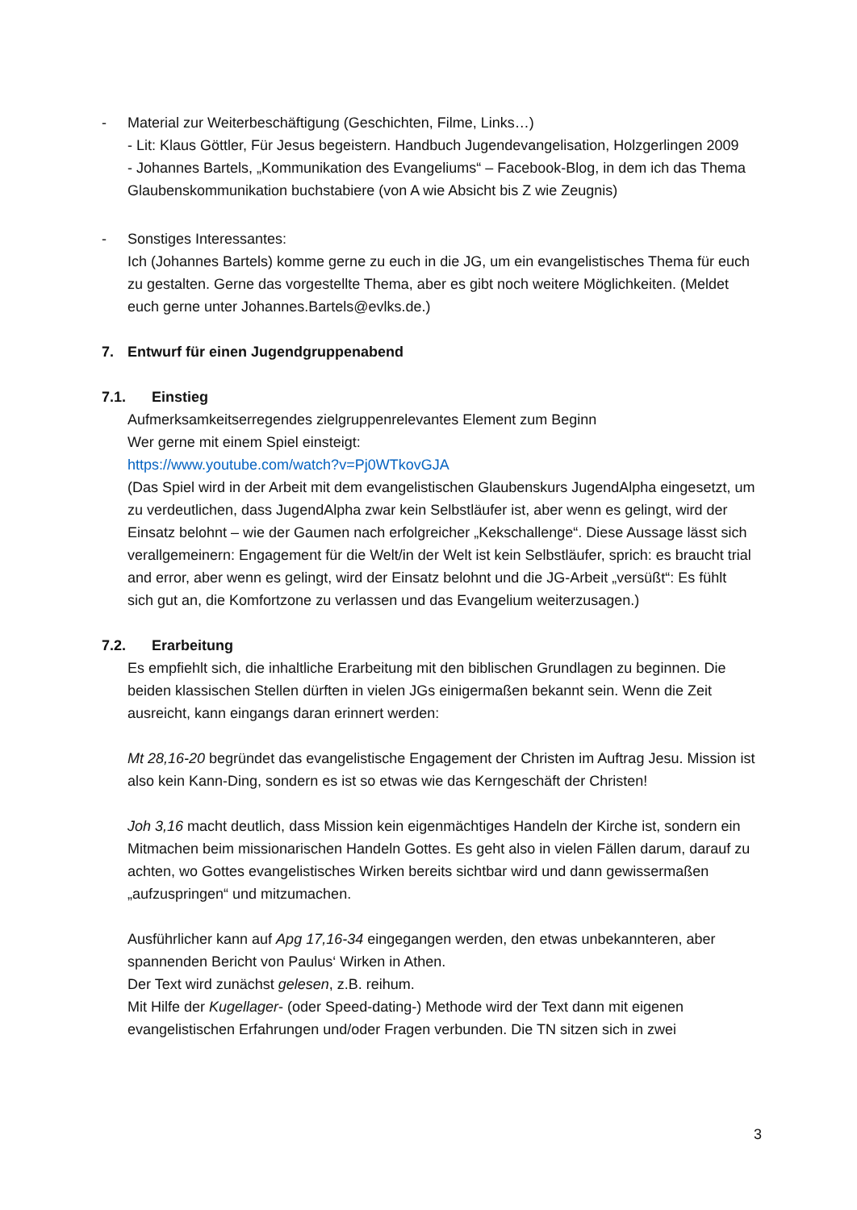- Material zur Weiterbeschäftigung (Geschichten, Filme, Links…)
- Lit: Klaus Göttler, Für Jesus begeistern. Handbuch Jugendevangelisation, Holzgerlingen 2009
- Johannes Bartels, „Kommunikation des Evangeliums“ – Facebook-Blog, in dem ich das Thema Glaubenskommunikation buchstabiere (von A wie Absicht bis Z wie Zeugnis)
- Sonstiges Interessantes:
Ich (Johannes Bartels) komme gerne zu euch in die JG, um ein evangelistisches Thema für euch zu gestalten. Gerne das vorgestellte Thema, aber es gibt noch weitere Möglichkeiten. (Meldet euch gerne unter Johannes.Bartels@evlks.de.)
7. Entwurf für einen Jugendgruppenabend
7.1. Einstieg
Aufmerksamkeitserregendes zielgruppenrelevantes Element zum Beginn
Wer gerne mit einem Spiel einsteigt:
https://www.youtube.com/watch?v=Pj0WTkovGJA
(Das Spiel wird in der Arbeit mit dem evangelistischen Glaubenskurs JugendAlpha eingesetzt, um zu verdeutlichen, dass JugendAlpha zwar kein Selbstläufer ist, aber wenn es gelingt, wird der Einsatz belohnt – wie der Gaumen nach erfolgreicher „Kekschallenge“. Diese Aussage lässt sich verallgemeinern: Engagement für die Welt/in der Welt ist kein Selbstläufer, sprich: es braucht trial and error, aber wenn es gelingt, wird der Einsatz belohnt und die JG-Arbeit „versüßt“: Es fühlt sich gut an, die Komfortzone zu verlassen und das Evangelium weiterzusagen.)
7.2. Erarbeitung
Es empfiehlt sich, die inhaltliche Erarbeitung mit den biblischen Grundlagen zu beginnen. Die beiden klassischen Stellen dürften in vielen JGs einigermaßen bekannt sein. Wenn die Zeit ausreicht, kann eingangs daran erinnert werden:
Mt 28,16-20 begründet das evangelistische Engagement der Christen im Auftrag Jesu. Mission ist also kein Kann-Ding, sondern es ist so etwas wie das Kerngeschäft der Christen!
Joh 3,16 macht deutlich, dass Mission kein eigenmächtiges Handeln der Kirche ist, sondern ein Mitmachen beim missionarischen Handeln Gottes. Es geht also in vielen Fällen darum, darauf zu achten, wo Gottes evangelistisches Wirken bereits sichtbar wird und dann gewissermaßen „aufzuspringen“ und mitzumachen.
Ausführlicher kann auf Apg 17,16-34 eingegangen werden, den etwas unbekannteren, aber spannenden Bericht von Paulus‘ Wirken in Athen.
Der Text wird zunächst gelesen, z.B. reihum.
Mit Hilfe der Kugellager- (oder Speed-dating-) Methode wird der Text dann mit eigenen evangelistischen Erfahrungen und/oder Fragen verbunden. Die TN sitzen sich in zwei
3